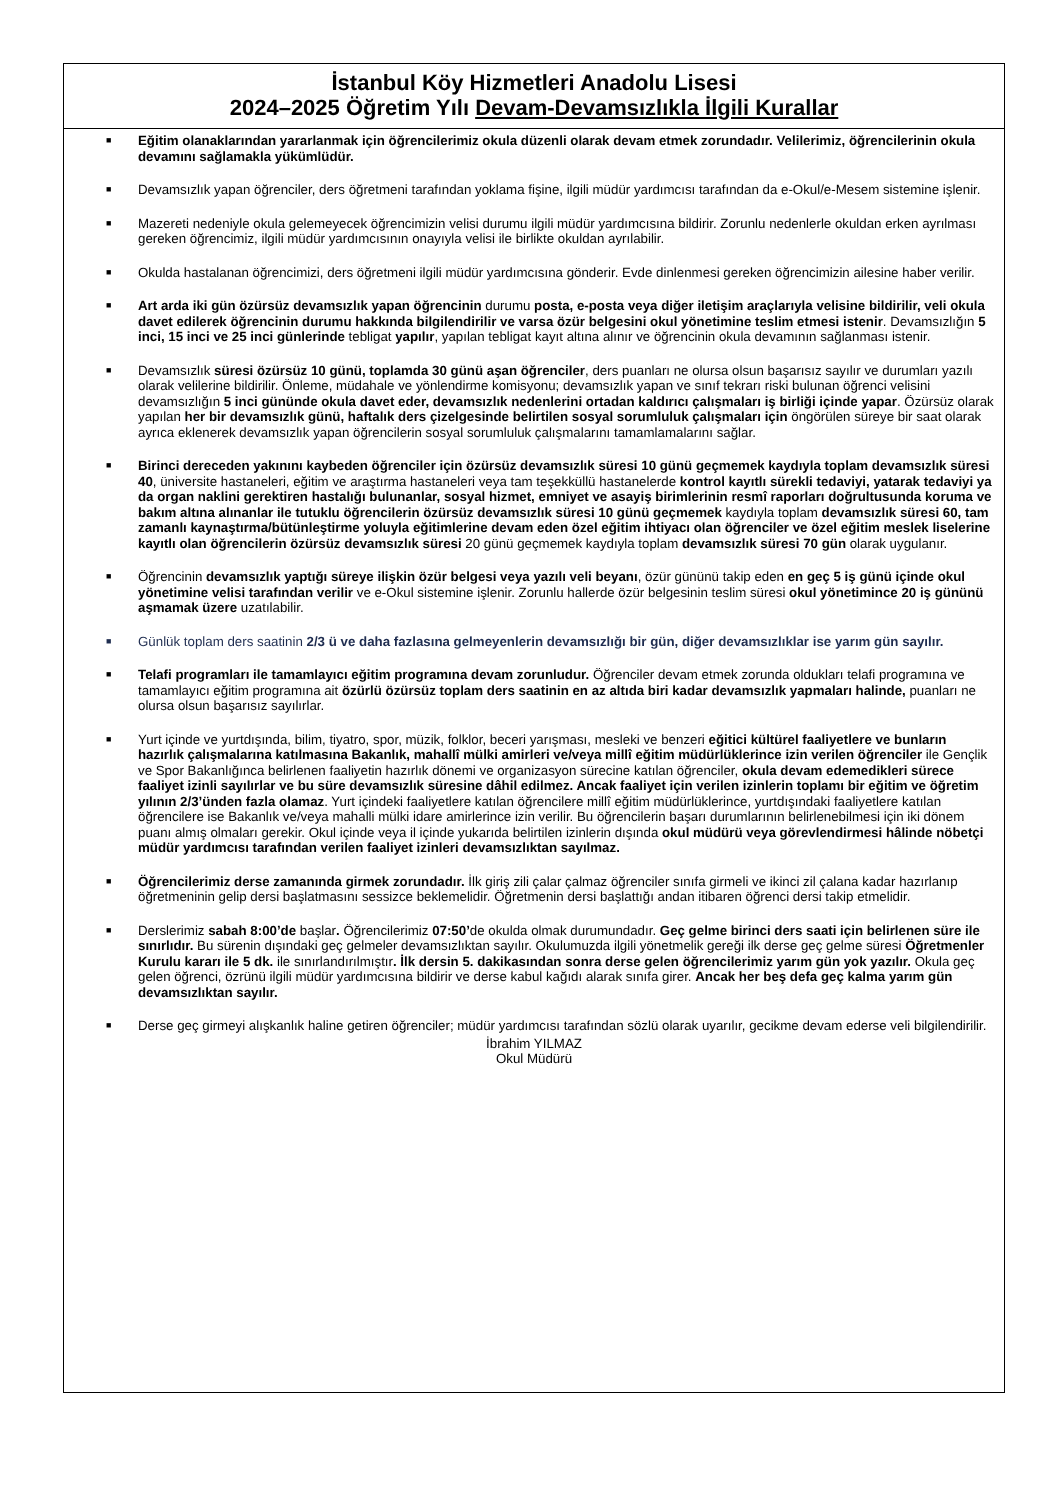İstanbul Köy Hizmetleri Anadolu Lisesi
2024–2025 Öğretim Yılı Devam-Devamsızlıkla İlgili Kurallar
■ Eğitim olanaklarından yararlanmak için öğrencilerimiz okula düzenli olarak devam etmek zorundadır. Velilerimiz, öğrencilerinin okula devamını sağlamakla yükümlüdür.
■ Devamsızlık yapan öğrenciler, ders öğretmeni tarafından yoklama fişine, ilgili müdür yardımcısı tarafından da e-Okul/e-Mesem sistemine işlenir.
■ Mazereti nedeniyle okula gelemeyecek öğrencimizin velisi durumu ilgili müdür yardımcısına bildirir. Zorunlu nedenlerle okuldan erken ayrılması gereken öğrencimiz, ilgili müdür yardımcısının onayıyla velisi ile birlikte okuldan ayrılabilir.
■ Okulda hastalanan öğrencimizi, ders öğretmeni ilgili müdür yardımcısına gönderir. Evde dinlenmesi gereken öğrencimizin ailesine haber verilir.
■ Art arda iki gün özürsüz devamsızlık yapan öğrencinin durumu posta, e-posta veya diğer iletişim araçlarıyla velisine bildirilir, veli okula davet edilerek öğrencinin durumu hakkında bilgilendirilir ve varsa özür belgesini okul yönetimine teslim etmesi istenir. Devamsızlığın 5 inci, 15 inci ve 25 inci günlerinde tebligat yapılır, yapılan tebligat kayıt altına alınır ve öğrencinin okula devamının sağlanması istenir.
■ Devamsızlık süresi özürsüz 10 günü, toplamda 30 günü aşan öğrenciler, ders puanları ne olursa olsun başarısız sayılır ve durumları yazılı olarak velilerine bildirilir. Önleme, müdahale ve yönlendirme komisyonu; devamsızlık yapan ve sınıf tekrarı riski bulunan öğrenci velisini devamsızlığın 5 inci gününde okula davet eder, devamsızlık nedenlerini ortadan kaldırıcı çalışmaları iş birliği içinde yapar. Özürsüz olarak yapılan her bir devamsızlık günü, haftalık ders çizelgesinde belirtilen sosyal sorumluluk çalışmaları için öngörülen süreye bir saat olarak ayrıca eklenerek devamsızlık yapan öğrencilerin sosyal sorumluluk çalışmalarını tamamlamalarını sağlar.
■ Birinci dereceden yakınını kaybeden öğrenciler için özürsüz devamsızlık süresi 10 günü geçmemek kaydıyla toplam devamsızlık süresi 40, üniversite hastaneleri, eğitim ve araştırma hastaneleri veya tam teşekküllü hastanelerde kontrol kayıtlı sürekli tedaviyi, yatarak tedaviyi ya da organ naklini gerektiren hastalığı bulunanlar, sosyal hizmet, emniyet ve asayiş birimlerinin resmî raporları doğrultusunda koruma ve bakım altına alınanlar ile tutuklu öğrencilerin özürsüz devamsızlık süresi 10 günü geçmemek kaydıyla toplam devamsızlık süresi 60, tam zamanlı kaynaştırma/bütünleştirme yoluyla eğitimlerine devam eden özel eğitim ihtiyacı olan öğrenciler ve özel eğitim meslek liselerine kayıtlı olan öğrencilerin özürsüz devamsızlık süresi 20 günü geçmemek kaydıyla toplam devamsızlık süresi 70 gün olarak uygulanır.
■ Öğrencinin devamsızlık yaptığı süreye ilişkin özür belgesi veya yazılı veli beyanı, özür gününü takip eden en geç 5 iş günü içinde okul yönetimine velisi tarafından verilir ve e-Okul sistemine işlenir. Zorunlu hallerde özür belgesinin teslim süresi okul yönetimince 20 iş gününü aşmamak üzere uzatılabilir.
■ Günlük toplam ders saatinin 2/3 ü ve daha fazlasına gelmeyenlerin devamsızlığı bir gün, diğer devamsızlıklar ise yarım gün sayılır.
■ Telafi programları ile tamamlayıcı eğitim programına devam zorunludur. Öğrenciler devam etmek zorunda oldukları telafi programına ve tamamlayıcı eğitim programına ait özürlü özürsüz toplam ders saatinin en az altıda biri kadar devamsızlık yapmaları halinde, puanları ne olursa olsun başarısız sayılırlar.
■ Yurt içinde ve yurtdışında, bilim, tiyatro, spor, müzik, folklor, beceri yarışması, mesleki ve benzeri eğitici kültürel faaliyetlere ve bunların hazırlık çalışmalarına katılmasına Bakanlık, mahallî mülki amirleri ve/veya millî eğitim müdürlüklerince izin verilen öğrenciler ile Gençlik ve Spor Bakanlığınca belirlenen faaliyetin hazırlık dönemi ve organizasyon sürecine katılan öğrenciler, okula devam edemedikleri sürece faaliyet izinli sayılırlar ve bu süre devamsızlık süresine dâhil edilmez. Ancak faaliyet için verilen izinlerin toplamı bir eğitim ve öğretim yılının 2/3’ünden fazla olamaz. Yurt içindeki faaliyetlere katılan öğrencilere millî eğitim müdürlüklerince, yurtdışındaki faaliyetlere katılan öğrencilere ise Bakanlık ve/veya mahalli mülki idare amirlerince izin verilir. Bu öğrencilerin başarı durumlarının belirlenebilmesi için iki dönem puanı almış olmaları gerekir. Okul içinde veya il içinde yukarıda belirtilen izinlerin dışında okul müdürü veya görevlendirmesi hâlinde nöbetçi müdür yardımcısı tarafından verilen faaliyet izinleri devamsızlıktan sayılmaz.
■ Öğrencilerimiz derse zamanında girmek zorundadır. İlk giriş zili çalar çalmaz öğrenciler sınıfa girmeli ve ikinci zil çalana kadar hazırlanıp öğretmeninin gelip dersi başlatmasını sessizce beklemelidir. Öğretmenin dersi başlattığı andan itibaren öğrenci dersi takip etmelidir.
■ Derslerimiz sabah 8:00’de başlar. Öğrencilerimiz 07:50’de okulda olmak durumundadır. Geç gelme birinci ders saati için belirlenen süre ile sınırlıdır. Bu sürenin dışındaki geç gelmeler devamsızlıktan sayılır. Okulumuzda ilgili yönetmelik gereği ilk derse geç gelme süresi Öğretmenler Kurulu kararı ile 5 dk. ile sınırlandırılmıştır. İlk dersin 5. dakikasından sonra derse gelen öğrencilerimiz yarım gün yok yazılır. Okula geç gelen öğrenci, özrünü ilgili müdür yardımcısına bildirir ve derse kabul kağıdı alarak sınıfa girer. Ancak her beş defa geç kalma yarım gün devamsızlıktan sayılır.
■ Derse geç girmeyi alışkanlık haline getiren öğrenciler; müdür yardımcısı tarafından sözlü olarak uyarılır, gecikme devam ederse veli bilgilendirilir.
İbrahim YILMAZ
Okul Müdürü